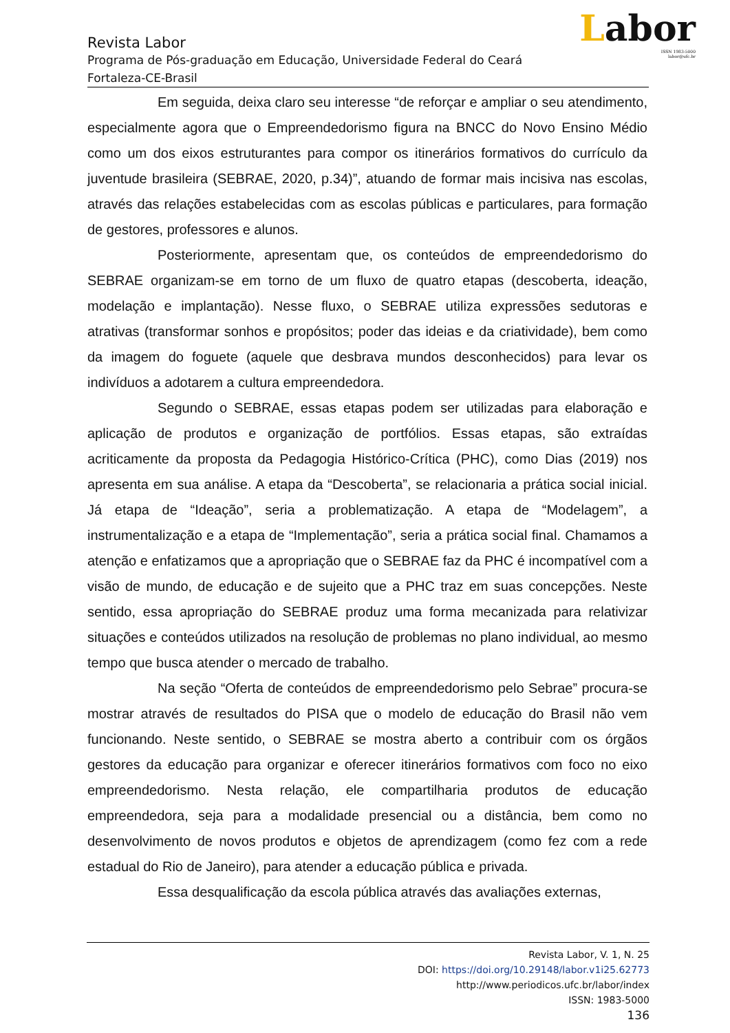Labor
ISSN 1983-5000
labor@ufc.br
Revista Labor
Programa de Pós-graduação em Educação, Universidade Federal do Ceará
Fortaleza-CE-Brasil
Em seguida, deixa claro seu interesse “de reforçar e ampliar o seu atendimento, especialmente agora que o Empreendedorismo figura na BNCC do Novo Ensino Médio como um dos eixos estruturantes para compor os itinerários formativos do currículo da juventude brasileira (SEBRAE, 2020, p.34)”, atuando de formar mais incisiva nas escolas, através das relações estabelecidas com as escolas públicas e particulares, para formação de gestores, professores e alunos.
Posteriormente, apresentam que, os conteúdos de empreendedorismo do SEBRAE organizam-se em torno de um fluxo de quatro etapas (descoberta, ideação, modelação e implantação). Nesse fluxo, o SEBRAE utiliza expressões sedutoras e atrativas (transformar sonhos e propósitos; poder das ideias e da criatividade), bem como da imagem do foguete (aquele que desbrava mundos desconhecidos) para levar os indivíduos a adotarem a cultura empreendedora.
Segundo o SEBRAE, essas etapas podem ser utilizadas para elaboração e aplicação de produtos e organização de portfólios. Essas etapas, são extraídas acriticamente da proposta da Pedagogia Histórico-Crítica (PHC), como Dias (2019) nos apresenta em sua análise. A etapa da “Descoberta”, se relacionaria a prática social inicial. Já etapa de “Ideação”, seria a problematização. A etapa de “Modelagem”, a instrumentalização e a etapa de “Implementação”, seria a prática social final. Chamamos a atenção e enfatizamos que a apropriação que o SEBRAE faz da PHC é incompatível com a visão de mundo, de educação e de sujeito que a PHC traz em suas concepções. Neste sentido, essa apropriação do SEBRAE produz uma forma mecanizada para relativizar situações e conteúdos utilizados na resolução de problemas no plano individual, ao mesmo tempo que busca atender o mercado de trabalho.
Na seção “Oferta de conteúdos de empreendedorismo pelo Sebrae” procura-se mostrar através de resultados do PISA que o modelo de educação do Brasil não vem funcionando. Neste sentido, o SEBRAE se mostra aberto a contribuir com os órgãos gestores da educação para organizar e oferecer itinerários formativos com foco no eixo empreendedorismo. Nesta relação, ele compartilharia produtos de educação empreendedora, seja para a modalidade presencial ou a distância, bem como no desenvolvimento de novos produtos e objetos de aprendizagem (como fez com a rede estadual do Rio de Janeiro), para atender a educação pública e privada.
Essa desqualificação da escola pública através das avaliações externas,
Revista Labor, V. 1, N. 25
DOI: https://doi.org/10.29148/labor.v1i25.62773
http://www.periodicos.ufc.br/labor/index
ISSN: 1983-5000
136